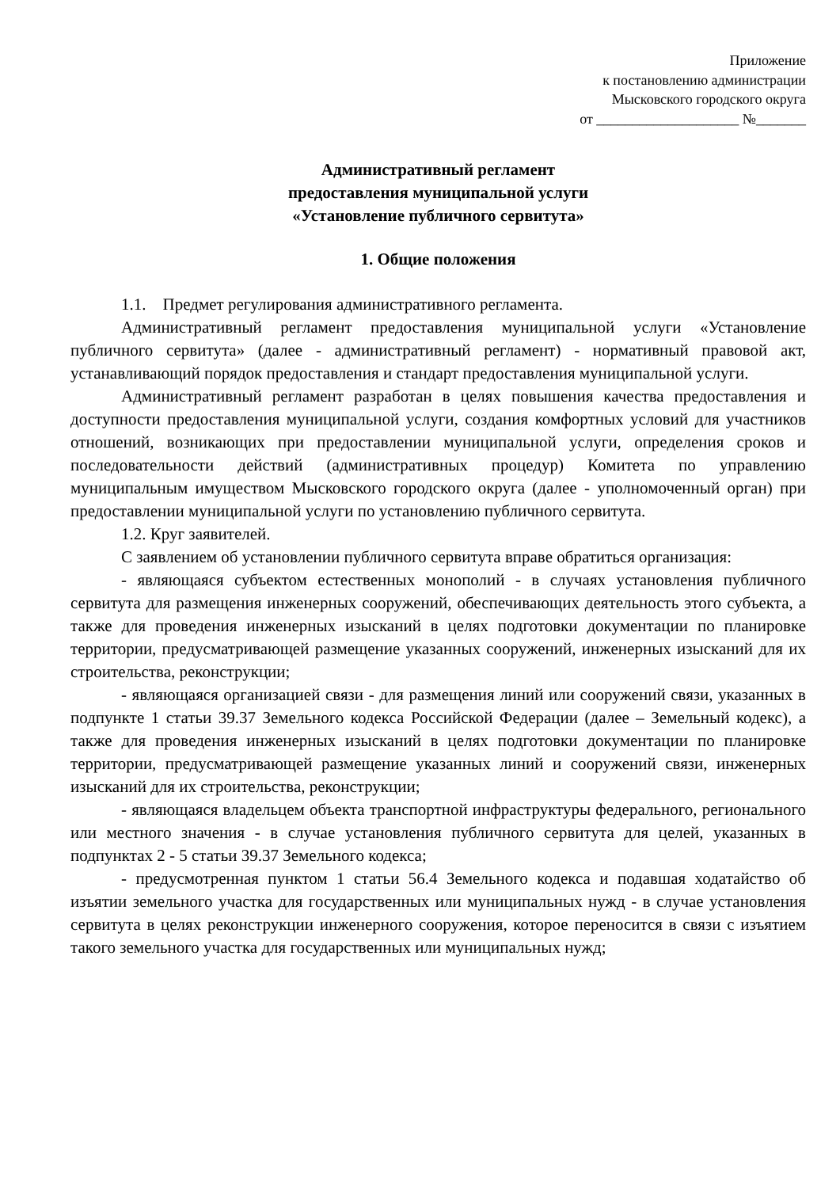Приложение
к постановлению администрации
Мысковского городского округа
от ____________________ №_______
Административный регламент
предоставления муниципальной услуги
«Установление публичного сервитута»
1. Общие положения
1.1. Предмет регулирования административного регламента.
Административный регламент предоставления муниципальной услуги «Установление публичного сервитута» (далее - административный регламент) - нормативный правовой акт, устанавливающий порядок предоставления и стандарт предоставления муниципальной услуги.
Административный регламент разработан в целях повышения качества предоставления и доступности предоставления муниципальной услуги, создания комфортных условий для участников отношений, возникающих при предоставлении муниципальной услуги, определения сроков и последовательности действий (административных процедур) Комитета по управлению муниципальным имуществом Мысковского городского округа (далее - уполномоченный орган) при предоставлении муниципальной услуги по установлению публичного сервитута.
1.2. Круг заявителей.
С заявлением об установлении публичного сервитута вправе обратиться организация:
- являющаяся субъектом естественных монополий - в случаях установления публичного сервитута для размещения инженерных сооружений, обеспечивающих деятельность этого субъекта, а также для проведения инженерных изысканий в целях подготовки документации по планировке территории, предусматривающей размещение указанных сооружений, инженерных изысканий для их строительства, реконструкции;
- являющаяся организацией связи - для размещения линий или сооружений связи, указанных в подпункте 1 статьи 39.37 Земельного кодекса Российской Федерации (далее – Земельный кодекс), а также для проведения инженерных изысканий в целях подготовки документации по планировке территории, предусматривающей размещение указанных линий и сооружений связи, инженерных изысканий для их строительства, реконструкции;
- являющаяся владельцем объекта транспортной инфраструктуры федерального, регионального или местного значения - в случае установления публичного сервитута для целей, указанных в подпунктах 2 - 5 статьи 39.37 Земельного кодекса;
- предусмотренная пунктом 1 статьи 56.4 Земельного кодекса и подавшая ходатайство об изъятии земельного участка для государственных или муниципальных нужд - в случае установления сервитута в целях реконструкции инженерного сооружения, которое переносится в связи с изъятием такого земельного участка для государственных или муниципальных нужд;